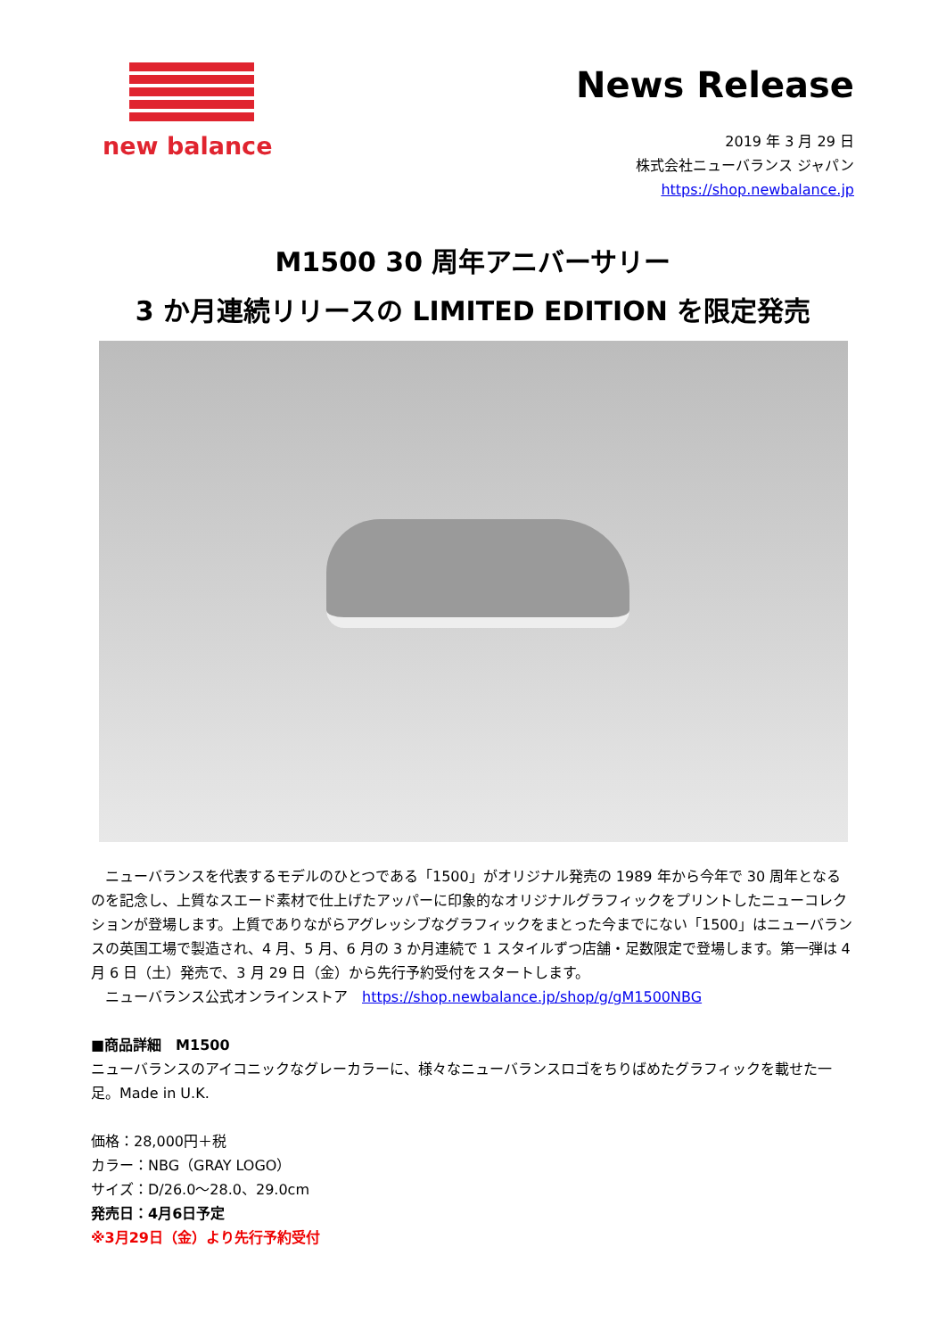new balance
News Release
2019 年 3 月 29 日
株式会社ニューバランス ジャパン
https://shop.newbalance.jp
M1500 30 周年アニバーサリー
3 か月連続リリースの LIMITED EDITION を限定発売
　ニューバランスを代表するモデルのひとつである「1500」がオリジナル発売の 1989 年から今年で 30 周年となるのを記念し、上質なスエード素材で仕上げたアッパーに印象的なオリジナルグラフィックをプリントしたニューコレクションが登場します。上質でありながらアグレッシブなグラフィックをまとった今までにない「1500」はニューバランスの英国工場で製造され、4 月、5 月、6 月の 3 か月連続で 1 スタイルずつ店舗・足数限定で登場します。第一弾は 4 月 6 日（土）発売で、3 月 29 日（金）から先行予約受付をスタートします。
　ニューバランス公式オンラインストア　https://shop.newbalance.jp/shop/g/gM1500NBG
■商品詳細　M1500
ニューバランスのアイコニックなグレーカラーに、様々なニューバランスロゴをちりばめたグラフィックを載せた一足。Made in U.K.
価格：28,000円＋税
カラー：NBG（GRAY LOGO）
サイズ：D/26.0～28.0、29.0cm
発売日：4月6日予定
※3月29日（金）より先行予約受付